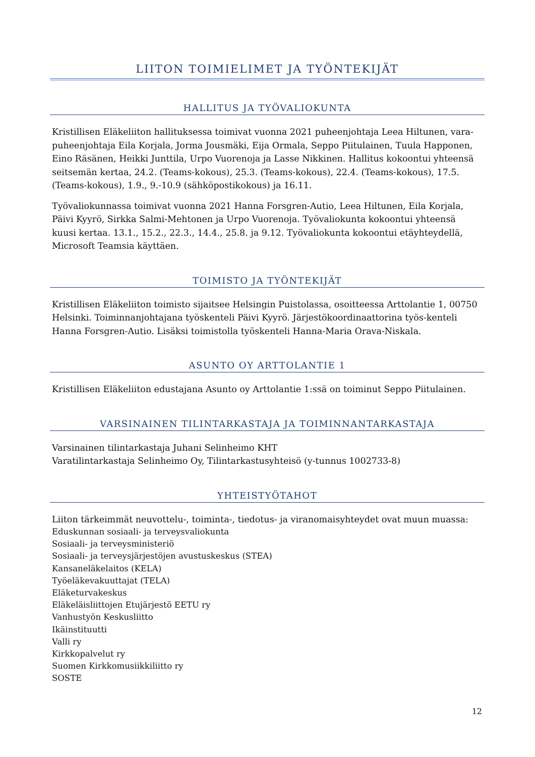LIITON TOIMIELIMET JA TYÖNTEKIJÄT
HALLITUS JA TYÖVALIOKUNTA
Kristillisen Eläkeliiton hallituksessa toimivat vuonna 2021 puheenjohtaja Leea Hiltunen, vara-puheenjohtaja Eila Korjala, Jorma Jousmäki, Eija Ormala, Seppo Piitulainen, Tuula Happonen, Eino Räsänen, Heikki Junttila, Urpo Vuorenoja ja Lasse Nikkinen. Hallitus kokoontui yhteensä seitsemän kertaa, 24.2. (Teams-kokous), 25.3. (Teams-kokous), 22.4. (Teams-kokous), 17.5. (Teams-kokous), 1.9., 9.-10.9 (sähköpostikokous) ja 16.11.
Työvaliokunnassa toimivat vuonna 2021 Hanna Forsgren-Autio, Leea Hiltunen, Eila Korjala, Päivi Kyyrö, Sirkka Salmi-Mehtonen ja Urpo Vuorenoja. Työvaliokunta kokoontui yhteensä kuusi kertaa. 13.1., 15.2., 22.3., 14.4., 25.8. ja 9.12. Työvaliokunta kokoontui etäyhteydellä, Microsoft Teamsia käyttäen.
TOIMISTO JA TYÖNTEKIJÄT
Kristillisen Eläkeliiton toimisto sijaitsee Helsingin Puistolassa, osoitteessa Arttolantie 1, 00750 Helsinki. Toiminnanjohtajana työskenteli Päivi Kyyrö. Järjestökoordinaattorina työs-kenteli Hanna Forsgren-Autio. Lisäksi toimistolla työskenteli Hanna-Maria Orava-Niskala.
ASUNTO OY ARTTOLANTIE 1
Kristillisen Eläkeliiton edustajana Asunto oy Arttolantie 1:ssä on toiminut Seppo Piitulainen.
VARSINAINEN TILINTARKASTAJA JA TOIMINNANTARKASTAJA
Varsinainen tilintarkastaja Juhani Selinheimo KHT
Varatilintarkastaja Selinheimo Oy, Tilintarkastusyhteisö (y-tunnus 1002733-8)
YHTEISTYÖTAHOT
Liiton tärkeimmät neuvottelu-, toiminta-, tiedotus- ja viranomaisyhteydet ovat muun muassa:
Eduskunnan sosiaali- ja terveysvaliokunta
Sosiaali- ja terveysministeriö
Sosiaali- ja terveysjärjestöjen avustuskeskus (STEA)
Kansaneläkelaitos (KELA)
Työeläkevakuuttajat (TELA)
Eläketurvakeskus
Eläkeläisliittojen Etujärjestö EETU ry
Vanhustyön Keskusliitto
Ikäinstituutti
Valli ry
Kirkkopalvelut ry
Suomen Kirkkomusiikkiliitto ry
SOSTE
12